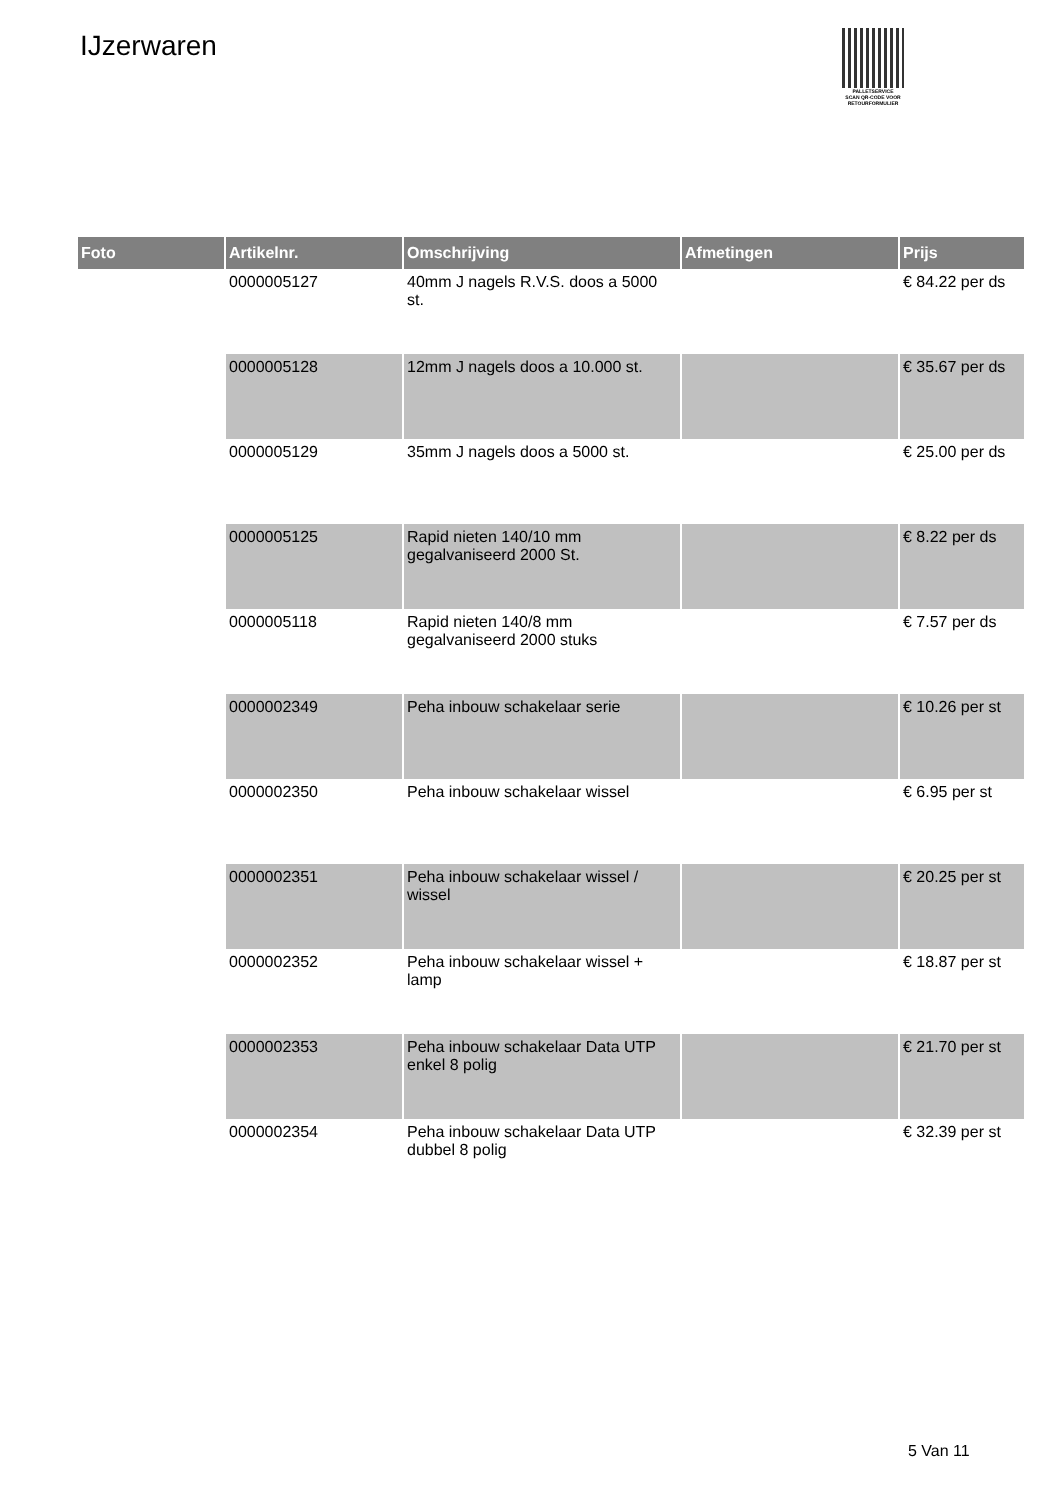IJzerwaren
PALLETSERVICE
SCAN QR-CODE VOOR RETOURFORMULIER
| Foto | Artikelnr. | Omschrijving | Afmetingen | Prijs |
| --- | --- | --- | --- | --- |
| | 0000005127 | 40mm J nagels R.V.S. doos a 5000 st. | | € 84.22 per ds |
| | 0000005128 | 12mm J nagels doos a 10.000 st. | | € 35.67 per ds |
| | 0000005129 | 35mm J nagels doos a 5000 st. | | € 25.00 per ds |
| | 0000005125 | Rapid nieten 140/10 mm gegalvaniseerd 2000 St. | | € 8.22 per ds |
| | 0000005118 | Rapid nieten 140/8 mm gegalvaniseerd 2000 stuks | | € 7.57 per ds |
| | 0000002349 | Peha inbouw schakelaar serie | | € 10.26 per st |
| | 0000002350 | Peha inbouw schakelaar wissel | | € 6.95 per st |
| | 0000002351 | Peha inbouw schakelaar wissel / wissel | | € 20.25 per st |
| | 0000002352 | Peha inbouw schakelaar wissel + lamp | | € 18.87 per st |
| | 0000002353 | Peha inbouw schakelaar Data UTP enkel 8 polig | | € 21.70 per st |
| | 0000002354 | Peha inbouw schakelaar Data UTP dubbel 8 polig | | € 32.39 per st |
5 Van 11